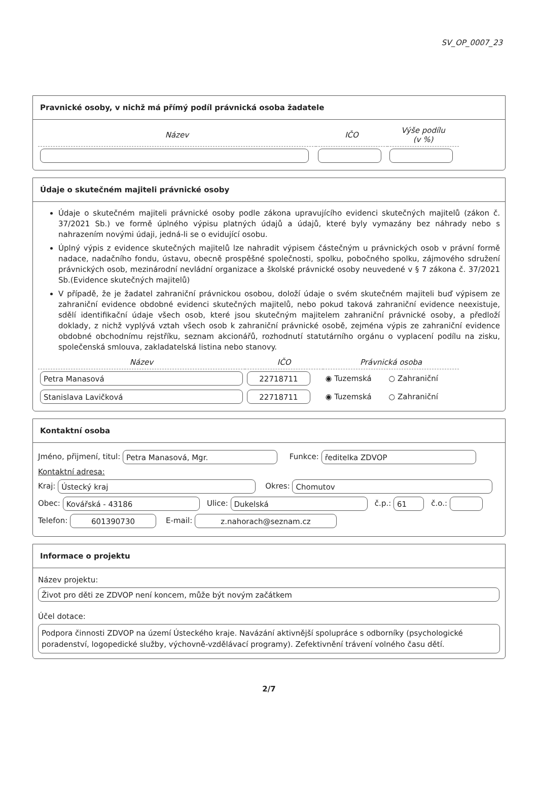SV_OP_0007_23
Pravnické osoby, v nichž má přímý podíl právnická osoba žadatele
| Název | IČO | Výše podílu (v %) |
| --- | --- | --- |
Údaje o skutečném majiteli právnické osoby
Údaje o skutečném majiteli právnické osoby podle zákona upravujícího evidenci skutečných majitelů (zákon č. 37/2021 Sb.) ve formě úplného výpisu platných údajů a údajů, které byly vymazány bez náhrady nebo s nahrazením novými údaji, jedná-li se o evidující osobu.
Úplný výpis z evidence skutečných majitelů lze nahradit výpisem částečným u právnických osob v právní formě nadace, nadačního fondu, ústavu, obecně prospěšné společnosti, spolku, pobočného spolku, zájmového sdružení právnických osob, mezinárodní nevládní organizace a školské právnické osoby neuvedené v § 7 zákona č. 37/2021 Sb.(Evidence skutečných majitelů)
V případě, že je žadatel zahraniční právnickou osobou, doloží údaje o svém skutečném majiteli buď výpisem ze zahraniční evidence obdobné evidenci skutečných majitelů, nebo pokud taková zahraniční evidence neexistuje, sdělí identifikační údaje všech osob, které jsou skutečným majitelem zahraniční právnické osoby, a předloží doklady, z nichž vyplývá vztah všech osob k zahraniční právnické osobě, zejména výpis ze zahraniční evidence obdobné obchodnímu rejstříku, seznam akcionářů, rozhodnutí statutárního orgánu o vyplacení podílu na zisku, společenská smlouva, zakladatelská listina nebo stanovy.
| Název | IČO | Právnická osoba |
| --- | --- | --- |
| Petra Manasová | 22718711 | ◉ Tuzemská ○ Zahraniční |
| Stanislava Lavičková | 22718711 | ◉ Tuzemská ○ Zahraniční |
Kontaktní osoba
Jméno, přijmení, titul: Petra Manasová, Mgr. Funkce: ředitelka ZDVOP
Kontaktní adresa:
Kraj: Ústecký kraj Okres: Chomutov
Obec: Kovářská - 43186 Ulice: Dukelská č.p.: 61 č.o.:
Telefon: 601390730 E-mail: z.nahorach@seznam.cz
Informace o projektu
Název projektu:
Život pro děti ze ZDVOP není koncem, může být novým začátkem
Účel dotace:
Podpora činnosti ZDVOP na území Ústeckého kraje. Navázání aktivnější spolupráce s odborníky (psychologické poradenství, logopedické služby, výchovně-vzdělávací programy). Zefektivnění trávení volného času dětí.
2/7